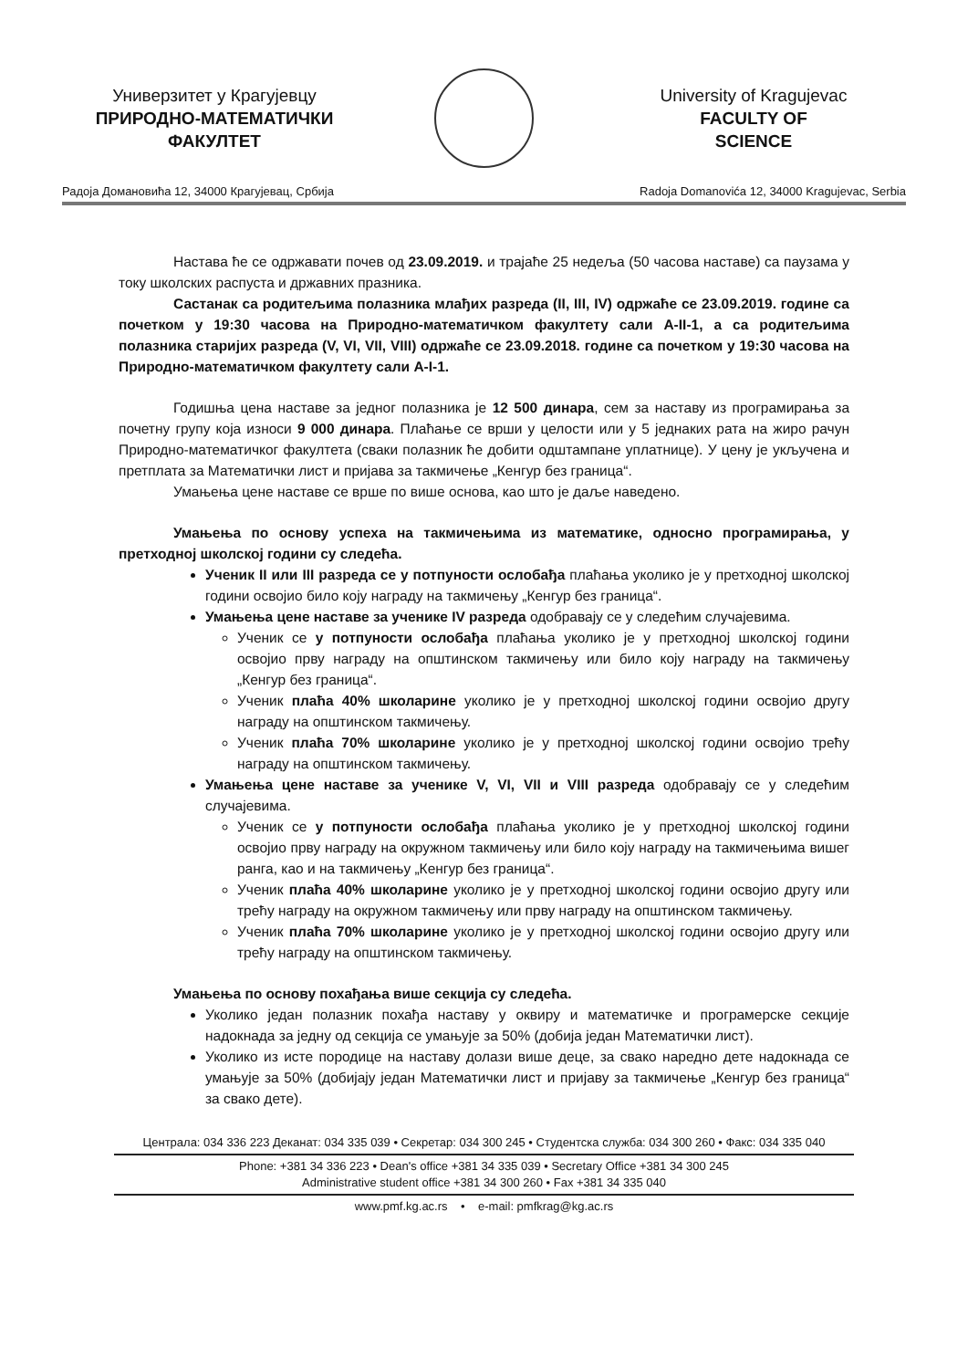Универзитет у Крагујевцу
ПРИРОДНО-МАТЕМАТИЧКИ
ФАКУЛТЕТ
University of Kragujevac
FACULTY OF
SCIENCE
Радоја Домановића 12, 34000 Крагујевац, Србија Radoja Domanovića 12, 34000 Kragujevac, Serbia
Настава ће се одржавати почев од 23.09.2019. и трајаће 25 недеља (50 часова наставе) са паузама у току школских распуста и државних празника.
Састанак са родитељима полазника млађих разреда (II, III, IV) одржаће се 23.09.2019. године са почетком у 19:30 часова на Природно-математичком факултету сали А-II-1, а са родитељима полазника старијих разреда (V, VI, VII, VIII) одржаће се 23.09.2018. године са почетком у 19:30 часова на Природно-математичком факултету сали А-I-1.
Годишња цена наставе за једног полазника је 12 500 динара, сем за наставу из програмирања за почетну групу која износи 9 000 динара. Плаћање се врши у целости или у 5 једнаких рата на жиро рачун Природно-математичког факултета (сваки полазник ће добити одштампане уплатнице). У цену је укључена и претплата за Математички лист и пријава за такмичење „Кенгур без граница“.
Умањења цене наставе се врше по више основа, као што је даље наведено.
Умањења по основу успеха на такмичењима из математике, односно програмирања, у претходној школској години су следећа.
Ученик II или III разреда се у потпуности ослобађа плаћања уколико је у претходној школској години освојио било коју награду на такмичењу „Кенгур без граница“.
Умањења цене наставе за ученике IV разреда одобравају се у следећим случајевима.
Ученик се у потпуности ослобађа плаћања уколико је у претходној школској години освојио прву награду на општинском такмичењу или било коју награду на такмичењу „Кенгур без граница“.
Ученик плаћа 40% школарине уколико је у претходној школској години освојио другу награду на општинском такмичењу.
Ученик плаћа 70% школарине уколико је у претходној школској години освојио трећу награду на општинском такмичењу.
Умањења цене наставе за ученике V, VI, VII и VIII разреда одобравају се у следећим случајевима.
Ученик се у потпуности ослобађа плаћања уколико је у претходној школској години освојио прву награду на окружном такмичењу или било коју награду на такмичењима вишег ранга, као и на такмичењу „Кенгур без граница“.
Ученик плаћа 40% школарине уколико је у претходној школској години освојио другу или трећу награду на окружном такмичењу или прву награду на општинском такмичењу.
Ученик плаћа 70% школарине уколико је у претходној школској години освојио другу или трећу награду на општинском такмичењу.
Умањења по основу похађања више секција су следећа.
Уколико један полазник похађа наставу у оквиру и математичке и програмерске секције надокнада за једну од секција се умањује за 50% (добија један Математички лист).
Уколико из исте породице на наставу долази више деце, за свако наредно дете надокнада се умањује за 50% (добијају један Математички лист и пријаву за такмичење „Кенгур без граница“ за свако дете).
Централа: 034 336 223 Деканат: 034 335 039 • Секретар: 034 300 245 • Студентска служба: 034 300 260 • Факс: 034 335 040
Phone: +381 34 336 223 • Dean's office +381 34 335 039 • Secretary Office +381 34 300 245
Administrative student office +381 34 300 260 • Fax +381 34 335 040
www.pmf.kg.ac.rs • e-mail: pmfkrag@kg.ac.rs